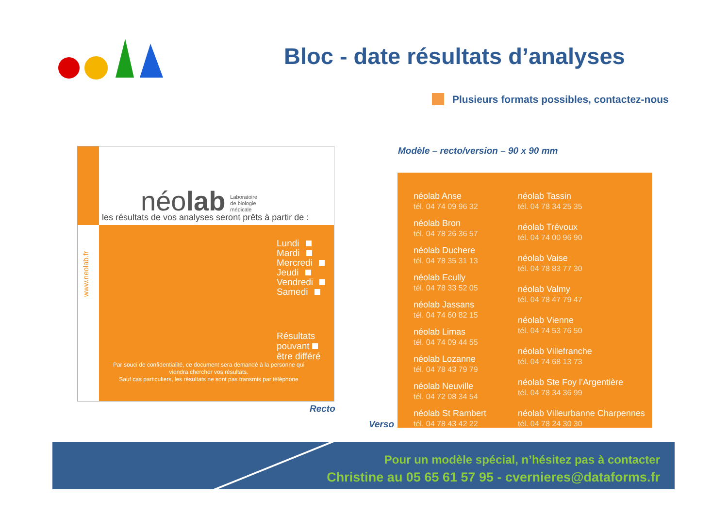Bloc - date résultats d’analyses
Plusieurs formats possibles, contactez-nous
néolab Laboratoire
de biologie
médicale
les résultats de vos analyses seront prêts à partir de :
www.neolab.fr
Lundi
Mardi
Mercredi
Jeudi
Vendredi
Samedi
Résultats
pouvant
être différé
Par souci de confidentialité, ce document sera demandé à la personne qui viendra chercher vos résultats.
Sauf cas particuliers, les résultats ne sont pas transmis par téléphone
Recto
Modèle – recto/version – 90 x 90 mm
Verso
néolab Anse
tél. 04 74 09 96 32
néolab Bron
tél. 04 78 26 36 57
néolab Duchere
tél. 04 78 35 31 13
néolab Ecully
tél. 04 78 33 52 05
néolab Jassans
tél. 04 74 60 82 15
néolab Limas
tél. 04 74 09 44 55
néolab Lozanne
tél. 04 78 43 79 79
néolab Neuville
tél. 04 72 08 34 54
néolab St Rambert
tél. 04 78 43 42 22
néolab Tassin
tél. 04 78 34 25 35
néolab Trévoux
tél. 04 74 00 96 90
néolab Vaise
tél. 04 78 83 77 30
néolab Valmy
tél. 04 78 47 79 47
néolab Vienne
tél. 04 74 53 76 50
néolab Villefranche
tél. 04 74 68 13 73
néolab Ste Foy l’Argentière
tél. 04 78 34 36 99
néolab Villeurbanne Charpennes
tél. 04 78 24 30 30
Pour un modèle spécial, n’hésitez pas à contacter
Christine au 05 65 61 57 95 - cvernieres@dataforms.fr